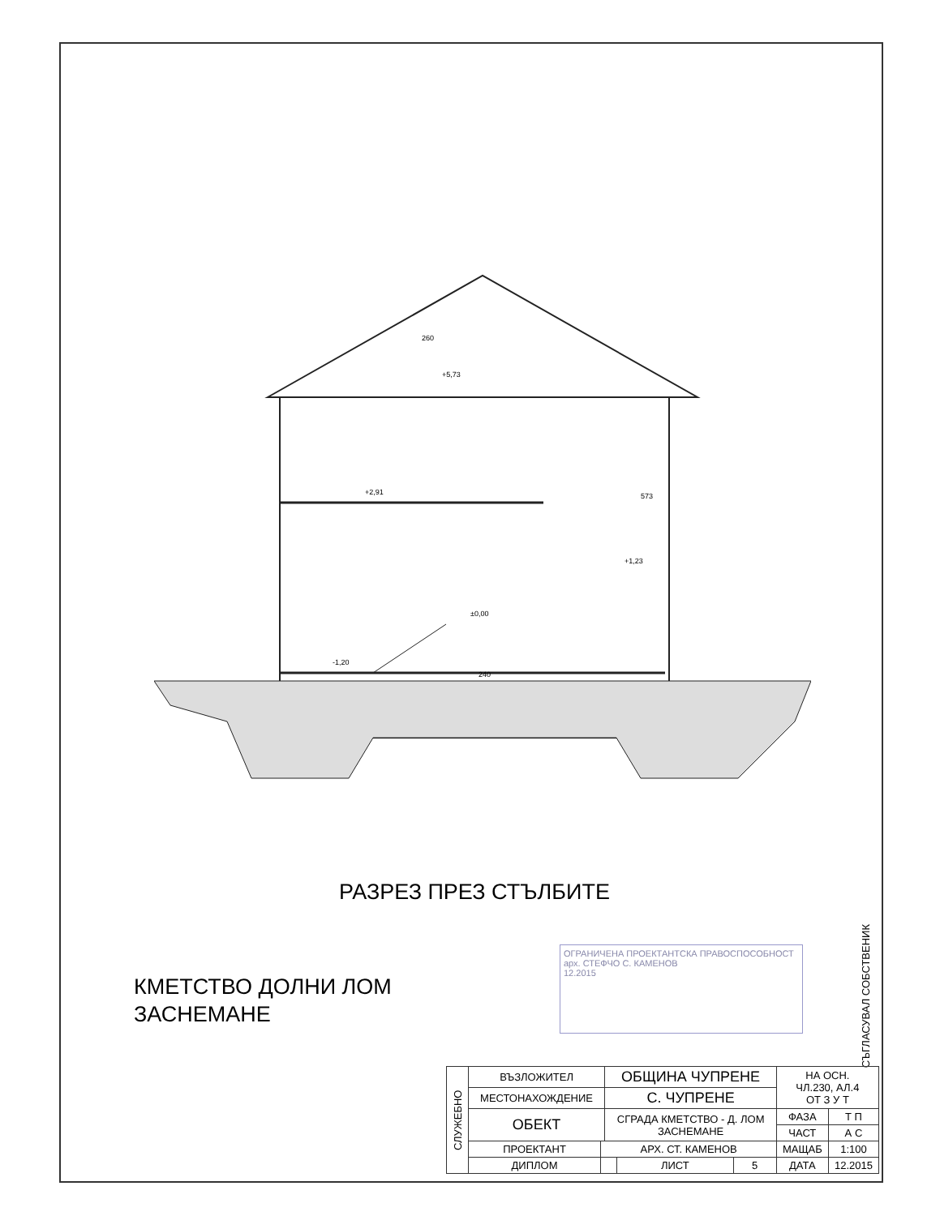260
+5,73
+2,91
+1,23
±0,00
-1,20
240
573
РАЗРЕЗ ПРЕЗ СТЪЛБИТЕ
КМЕТСТВО ДОЛНИ ЛОМ
ЗАСНЕМАНЕ
СЪГЛАСУВАЛ СОБСТВЕНИК
ОГРАНИЧЕНА ПРОЕКТАНТСКА ПРАВОСПОСОБНОСТ
арх. СТЕФЧО С. КАМЕНОВ
12.2015
| СЛУЖЕБНО | ВЪЗЛОЖИТЕЛ | | ОБЩИНА ЧУПРЕНЕ | | | НА ОСН. ЧЛ.230, АЛ.4 ОТ З У Т | |
| | МЕСТОНАХОЖДЕНИЕ | | С. ЧУПРЕНЕ | | | | |
| | ОБЕКТ | | СГРАДА КМЕТСТВО - Д. ЛОМ ЗАСНЕМАНЕ | | | ФАЗА | Т П |
| | | | | | | ЧАСТ | А С |
| | ПРОЕКТАНТ | АРХ. СТ. КАМЕНОВ | | | | МАЩАБ | 1:100 |
| | ДИПЛОМ | | | ЛИСТ | 5 | ДАТА | 12.2015 |